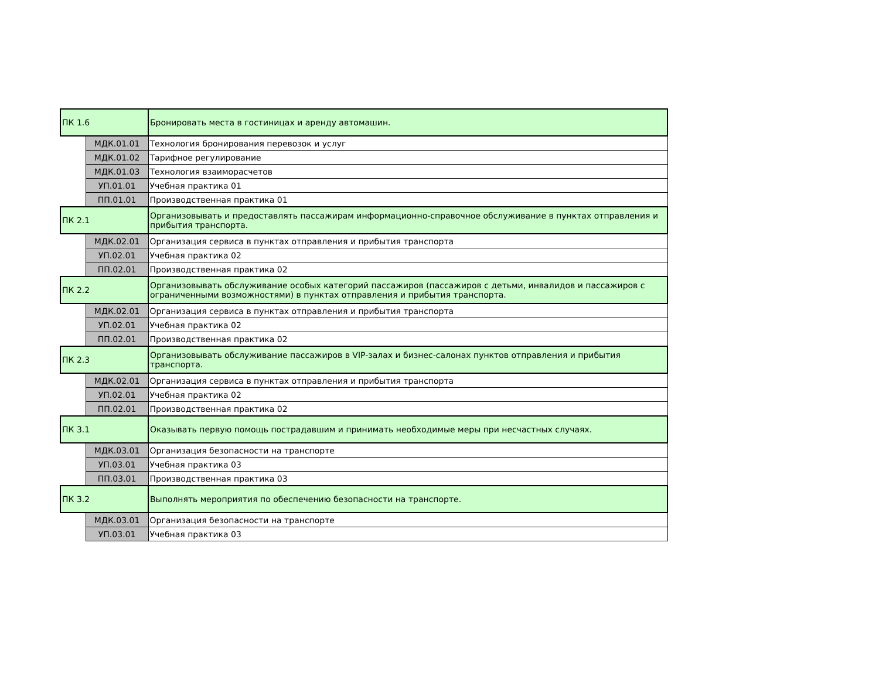| ПК 1.6 | | Бронировать места в гостиницах и аренду автомашин. |
| | МДК.01.01 | Технология бронирования перевозок и услуг |
| | МДК.01.02 | Тарифное регулирование |
| | МДК.01.03 | Технология взаиморасчетов |
| | УП.01.01 | Учебная практика 01 |
| | ПП.01.01 | Производственная практика 01 |
| ПК 2.1 | | Организовывать и предоставлять пассажирам информационно-справочное обслуживание в пунктах отправления и прибытия транспорта. |
| | МДК.02.01 | Организация сервиса в пунктах отправления и прибытия транспорта |
| | УП.02.01 | Учебная практика 02 |
| | ПП.02.01 | Производственная практика 02 |
| ПК 2.2 | | Организовывать обслуживание особых категорий пассажиров (пассажиров с детьми, инвалидов и пассажиров с ограниченными возможностями) в пунктах отправления и прибытия транспорта. |
| | МДК.02.01 | Организация сервиса в пунктах отправления и прибытия транспорта |
| | УП.02.01 | Учебная практика 02 |
| | ПП.02.01 | Производственная практика 02 |
| ПК 2.3 | | Организовывать обслуживание пассажиров в VIP-залах и бизнес-салонах пунктов отправления и прибытия транспорта. |
| | МДК.02.01 | Организация сервиса в пунктах отправления и прибытия транспорта |
| | УП.02.01 | Учебная практика 02 |
| | ПП.02.01 | Производственная практика 02 |
| ПК 3.1 | | Оказывать первую помощь пострадавшим и принимать необходимые меры при несчастных случаях. |
| | МДК.03.01 | Организация безопасности на транспорте |
| | УП.03.01 | Учебная практика 03 |
| | ПП.03.01 | Производственная практика 03 |
| ПК 3.2 | | Выполнять мероприятия по обеспечению безопасности на транспорте. |
| | МДК.03.01 | Организация безопасности на транспорте |
| | УП.03.01 | Учебная практика 03 |